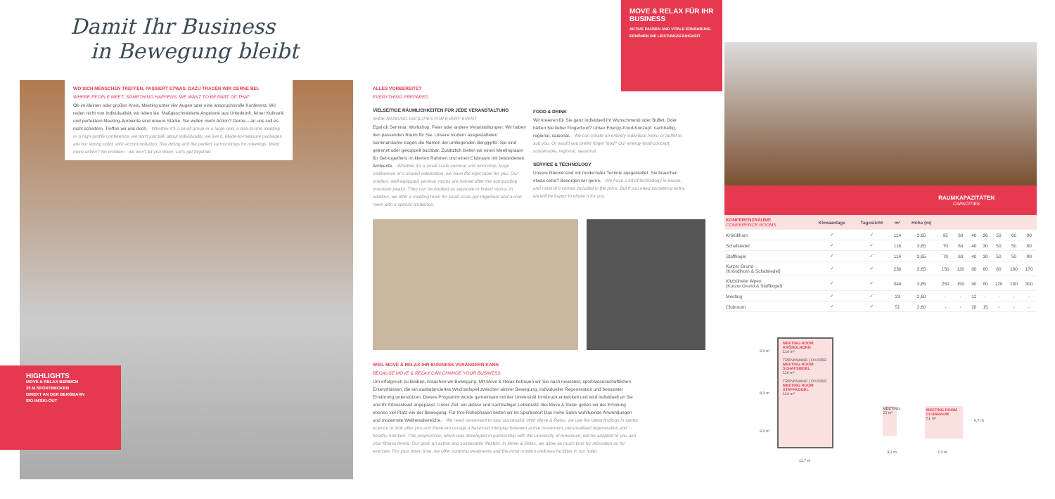Damit Ihr Business
in Bewegung bleibt
WO SICH MENSCHEN TREFFEN, PASSIERT ETWAS. DAZU TRAGEN WIR GERNE BEI.
WHERE PEOPLE MEET, SOMETHING HAPPENS. WE WANT TO BE PART OF THAT.
Ob im kleinen oder großen Kreis, Meeting unter vier Augen oder eine anspruchsvolle Konferenz. Wir reden nicht von Individualität, wir leben sie. Maßgeschneiderte Angebote aus Unterkunft, feiner Kulinarik und perfektem Meeting-Ambiente sind unsere Stärke. Sie wollen mehr Action? Gerne – an uns soll es nicht scheitern. Treffen wir uns doch. · Whether it's a small group or a large one, a one-to-one meeting or a high-profile conference, we don't just talk about individuality, we live it. Made-to-measure packages are our strong point, with accommodation, fine dining and the perfect surroundings for meetings. Want more action? No problem - we won't let you down. Let's get together.
HIGHLIGHTS
MOVE & RELAX BEREICH
25 M SPORTBECKEN
DIREKT AN DER BERGBAHN
SKI-IN/SKI-OUT
MOVE & RELAX FÜR IHR BUSINESS
AKTIVE PAUSEN UND VITALE ERNÄHRUNG ERHÖHEN DIE LEISTUNGSFÄHIGKEIT
ALLES VORBEREITET
EVERYTHING PREPARED
VIELSEITIGE RÄUMLICHKEITEN FÜR JEDE VERANSTALTUNG
WIDE-RANGING FACILITIES FOR EVERY EVENT
Egal ob Seminar, Workshop, Feier oder andere Veranstaltungen: Wir haben den passenden Raum für Sie. Unsere modern ausgestatteten Seminarräume tragen die Namen der umliegenden Berggipfel. Sie sind getrennt oder gekoppelt buchbar. Zusätzlich bieten wir einen Meetingraum für Get-togethers im kleinen Rahmen und einen Clubraum mit besonderem Ambiente. · Whether it's a small scale seminar and workshop, large conference or a shared celebration, we have the right room for you. Our modern, well-equipped seminar rooms are named after the surrounding mountain peaks. They can be booked as separate or linked rooms. In addition, we offer a meeting room for small scale get-togethers and a club room with a special ambience.
FOOD & DRINK
Wir kreieren für Sie ganz individuell Ihr Wunschmenü oder Buffet. Oder hätten Sie lieber Fingerfood? Unser Energy-Food-Konzept: nachhaltig, regional, saisonal. · We can create an entirely individual menu or buffet to suit you. Or would you prefer finger food? Our energy-food-concept: sustainable, regional, seasonal.
SERVICE & TECHNOLOGY
Unsere Räume sind mit modernster Technik ausgestattet. Sie brauchen etwas extra? Besorgen wir gerne. · We have a lot of technology in-house, and most of it comes included in the price. But if you need something extra, we will be happy to obtain it for you.
WEIL MOVE & RELAX IHR BUSINESS VERÄNDERN KANN
BECAUSE MOVE & RELAX CAN CHANGE YOUR BUSINESS
Um erfolgreich zu bleiben, brauchen wir Bewegung. Mit Move & Relax betreuen wir Sie nach neuesten, sportwissenschaftlichen Erkenntnissen, die ein ausbalanciertes Wechselspiel zwischen aktiver Bewegung, individueller Regeneration und bewusster Ernährung unterstützen. Dieses Programm wurde gemeinsam mit der Universität Innsbruck entwickelt und wird individuell an Sie und Ihr Fitnesslevel angepasst. Unser Ziel: ein aktiver und nachhaltiger Lebensstil. Bei Move & Relax geben wir der Erholung ebenso viel Platz wie der Bewegung: Für Ihre Ruhephasen bieten wir im Sportresort Das Hohe Salve wohltuende Anwendungen und modernste Wellnessbereiche. · We need movement to stay successful. With Move & Relax, we use the latest findings in sports science to look after you and these encourage a balanced interplay between active movement, personalised regeneration and healthy nutrition. This programme, which was developed in partnership with the University of Innsbruck, will be adapted to you and your fitness levels. Our goal: an active and sustainable lifestyle. In Move & Relax, we allow as much time for relaxation as for exercise. For your down time, we offer soothing treatments and the most modern wellness facilities in our hotel.
RAUMKAPAZITÄTEN
CAPACITIES
| KONFERENZRÄUME CONFERENCE ROOMS | Klimaanlage | Tageslicht | m² | Höhe (m) | | | | | | | |
| --- | --- | --- | --- | --- | --- | --- | --- | --- | --- | --- | --- |
| Kröndlhorn | ✓ | ✓ | 114 | 3,65 | 95 | 60 | 40 | 36 | 50 | 60 | 80 |
| Schafsiedel | ✓ | ✓ | 116 | 3,65 | 70 | 60 | 40 | 30 | 50 | 50 | 80 |
| Staffkogel | ✓ | ✓ | 114 | 3,65 | 70 | 60 | 40 | 30 | 50 | 50 | 80 |
| Kurzer Grund (Kröndlhorn & Schafsiedel) | ✓ | ✓ | 230 | 3,65 | 150 | 120 | 80 | 60 | 80 | 100 | 170 |
| Kitzbüheler Alpen (Kurzer Grund & Staffkogel) | ✓ | ✓ | 344 | 3,65 | 250 | 150 | 90 | 80 | 120 | 180 | 300 |
| Meeting | ✓ | ✓ | 23 | 2,60 | - | - | 12 | - | - | - | - |
| Clubraum | ✓ | ✓ | 51 | 2,60 | - | - | 20 | 15 | - | - | - |
MEETING ROOM
KRÖNDLHORN
114 m²
TRENNWAND | DIVIDER
MEETING ROOM
SCHAFSIEDEL
116 m²
TRENNWAND | DIVIDER
MEETING ROOM
STAFFKOGEL
114 m²
MEETING 23 m²
MEETING ROOM
CLUBRAUM
51 m²
9,0 m
8,3 m
9,0 m
11,7 m
3,2 m 7,0 m
6,7 m